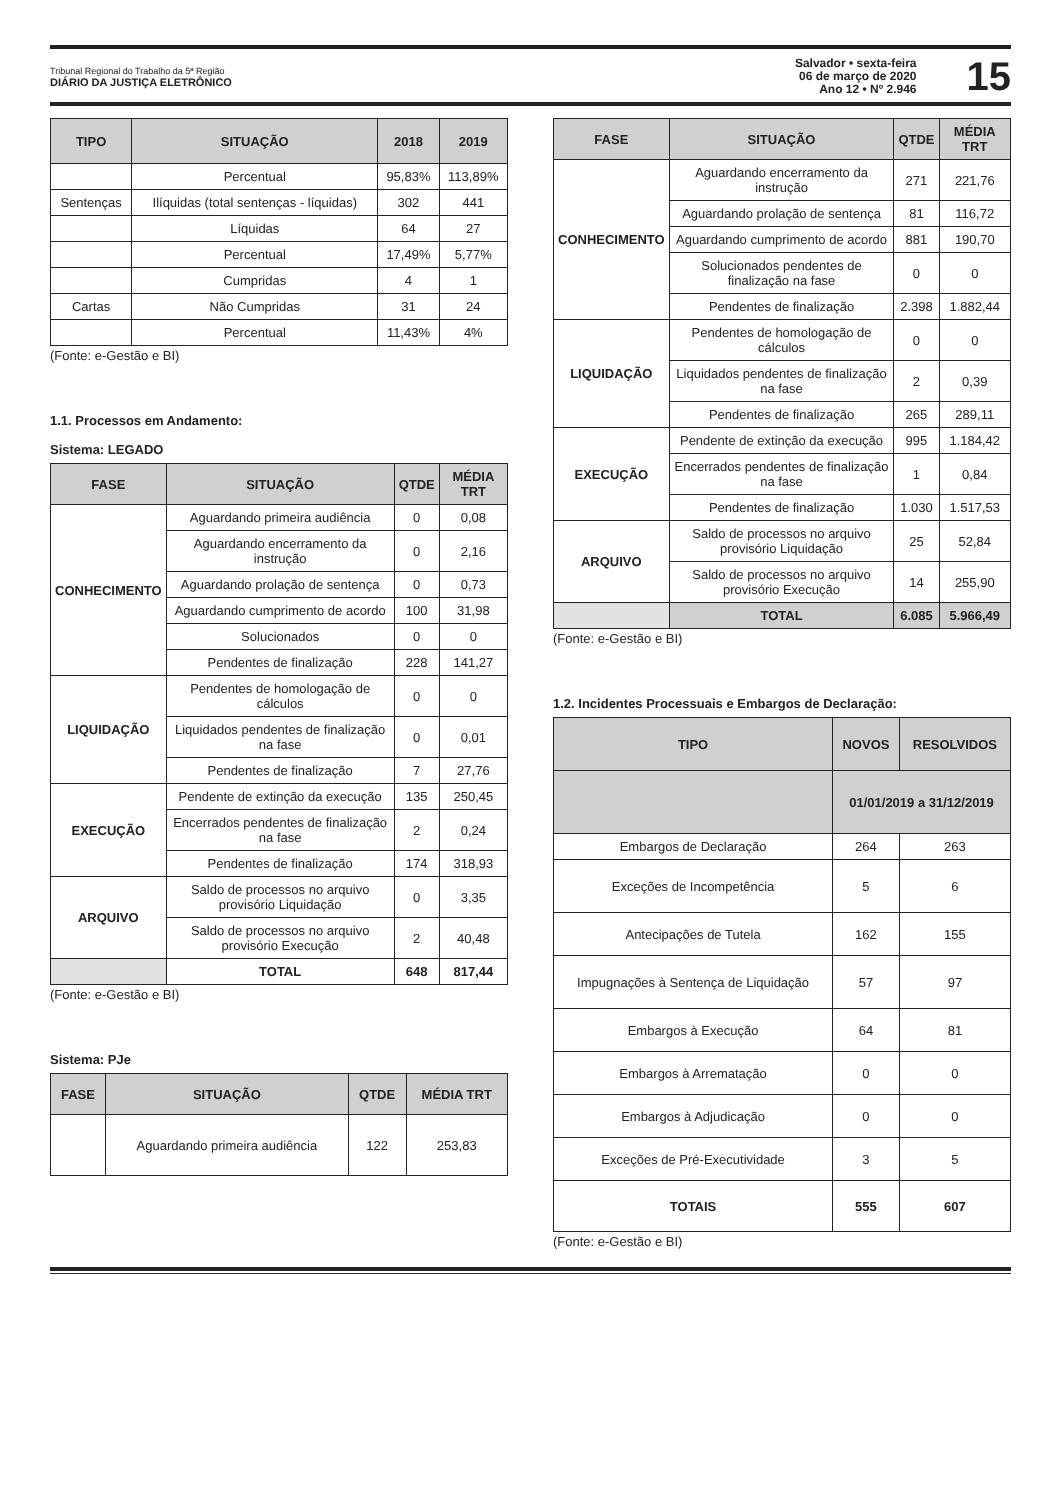Tribunal Regional do Trabalho da 5ª Região
DIÁRIO DA JUSTIÇA ELETRÔNICO
Salvador • sexta-feira
06 de março de 2020
Ano 12 • Nº 2.946
15
| TIPO | SITUAÇÃO | 2018 | 2019 |
| --- | --- | --- | --- |
| | Percentual | 95,83% | 113,89% |
| Sentenças | Ilíquidas (total sentenças - líquidas) | 302 | 441 |
| | Líquidas | 64 | 27 |
| | Percentual | 17,49% | 5,77% |
| | Cumpridas | 4 | 1 |
| Cartas | Não Cumpridas | 31 | 24 |
| | Percentual | 11,43% | 4% |
(Fonte: e-Gestão e BI)
1.1. Processos em Andamento:
Sistema: LEGADO
| FASE | SITUAÇÃO | QTDE | MÉDIA TRT |
| --- | --- | --- | --- |
| CONHECIMENTO | Aguardando primeira audiência | 0 | 0,08 |
| | Aguardando encerramento da instrução | 0 | 2,16 |
| | Aguardando prolação de sentença | 0 | 0,73 |
| | Aguardando cumprimento de acordo | 100 | 31,98 |
| | Solucionados | 0 | 0 |
| | Pendentes de finalização | 228 | 141,27 |
| LIQUIDAÇÃO | Pendentes de homologação de cálculos | 0 | 0 |
| | Liquidados pendentes de finalização na fase | 0 | 0,01 |
| | Pendentes de finalização | 7 | 27,76 |
| EXECUÇÃO | Pendente de extinção da execução | 135 | 250,45 |
| | Encerrados pendentes de finalização na fase | 2 | 0,24 |
| | Pendentes de finalização | 174 | 318,93 |
| ARQUIVO | Saldo de processos no arquivo provisório Liquidação | 0 | 3,35 |
| | Saldo de processos no arquivo provisório Execução | 2 | 40,48 |
| | TOTAL | 648 | 817,44 |
(Fonte: e-Gestão e BI)
Sistema: PJe
| FASE | SITUAÇÃO | QTDE | MÉDIA TRT |
| --- | --- | --- | --- |
| | Aguardando primeira audiência | 122 | 253,83 |
| FASE | SITUAÇÃO | QTDE | MÉDIA TRT |
| --- | --- | --- | --- |
| CONHECIMENTO | Aguardando encerramento da instrução | 271 | 221,76 |
| | Aguardando prolação de sentença | 81 | 116,72 |
| | Aguardando cumprimento de acordo | 881 | 190,70 |
| | Solucionados pendentes de finalização na fase | 0 | 0 |
| | Pendentes de finalização | 2.398 | 1.882,44 |
| LIQUIDAÇÃO | Pendentes de homologação de cálculos | 0 | 0 |
| | Liquidados pendentes de finalização na fase | 2 | 0,39 |
| | Pendentes de finalização | 265 | 289,11 |
| EXECUÇÃO | Pendente de extinção da execução | 995 | 1.184,42 |
| | Encerrados pendentes de finalização na fase | 1 | 0,84 |
| | Pendentes de finalização | 1.030 | 1.517,53 |
| ARQUIVO | Saldo de processos no arquivo provisório Liquidação | 25 | 52,84 |
| | Saldo de processos no arquivo provisório Execução | 14 | 255,90 |
| | TOTAL | 6.085 | 5.966,49 |
(Fonte: e-Gestão e BI)
1.2. Incidentes Processuais e Embargos de Declaração:
| TIPO | NOVOS | RESOLVIDOS |
| --- | --- | --- |
| | 01/01/2019 a 31/12/2019 | |
| Embargos de Declaração | 264 | 263 |
| Exceções de Incompetência | 5 | 6 |
| Antecipações de Tutela | 162 | 155 |
| Impugnações à Sentença de Liquidação | 57 | 97 |
| Embargos à Execução | 64 | 81 |
| Embargos à Arrematação | 0 | 0 |
| Embargos à Adjudicação | 0 | 0 |
| Exceções de Pré-Executividade | 3 | 5 |
| TOTAIS | 555 | 607 |
(Fonte: e-Gestão e BI)